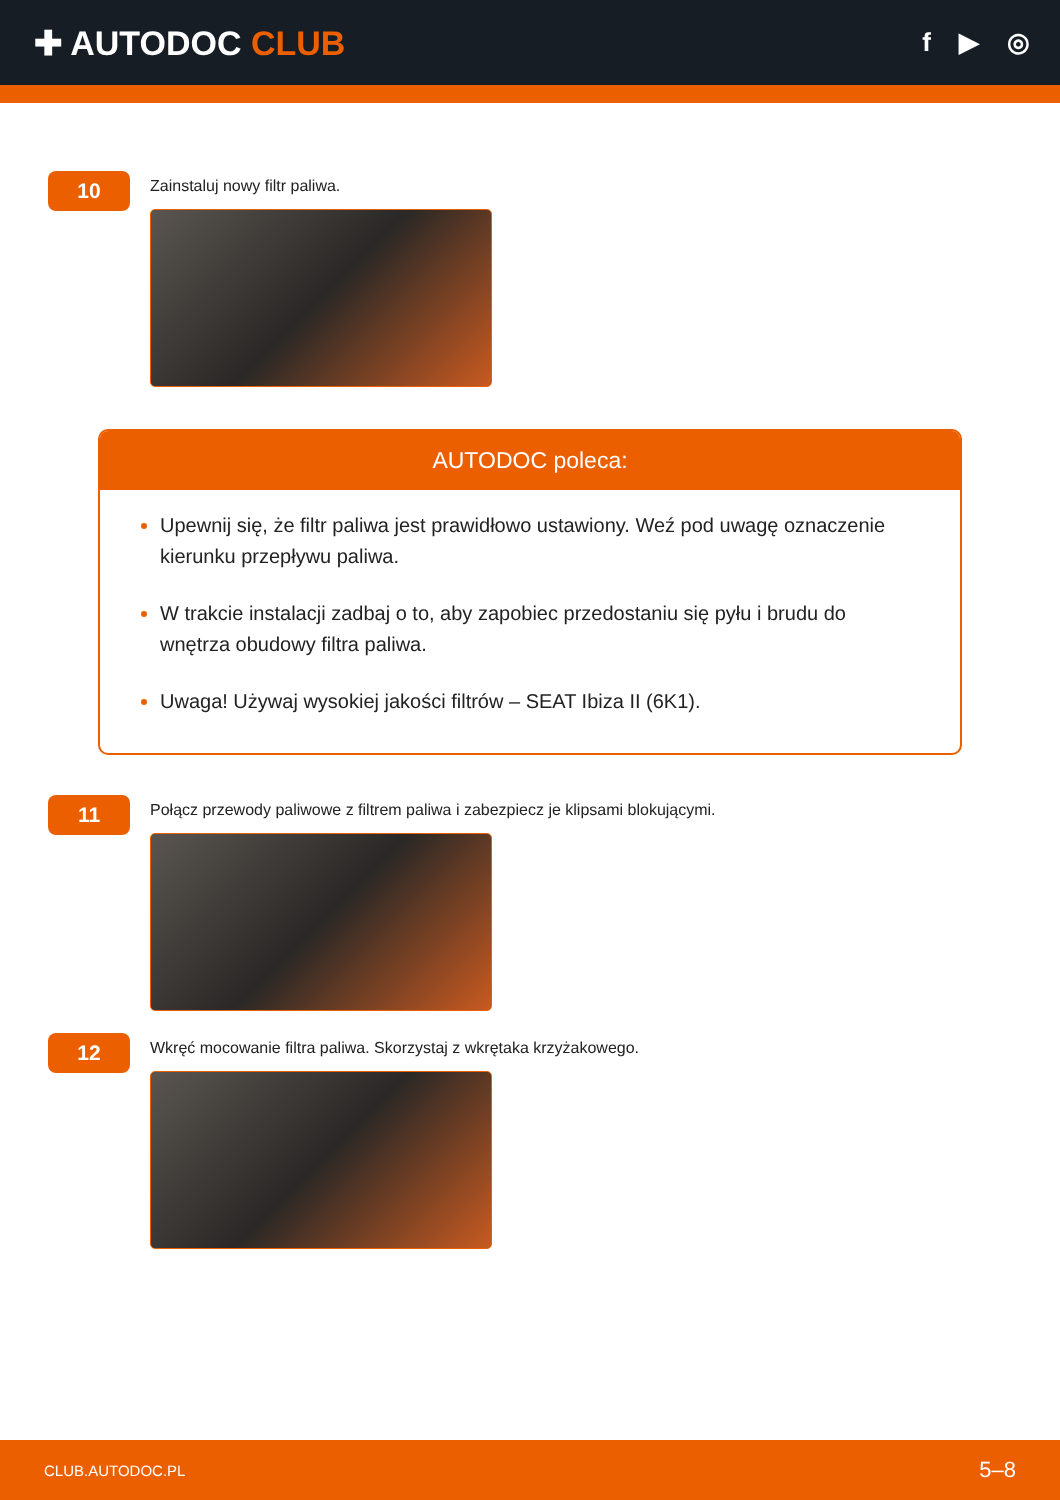✚ AUTODOC CLUB
f ▶ ◎
10
Zainstaluj nowy filtr paliwa.
AUTODOC poleca:
Upewnij się, że filtr paliwa jest prawidłowo ustawiony. Weź pod uwagę oznaczenie kierunku przepływu paliwa.
W trakcie instalacji zadbaj o to, aby zapobiec przedostaniu się pyłu i brudu do wnętrza obudowy filtra paliwa.
Uwaga! Używaj wysokiej jakości filtrów – SEAT Ibiza II (6K1).
11
Połącz przewody paliwowe z filtrem paliwa i zabezpiecz je klipsami blokującymi.
12
Wkręć mocowanie filtra paliwa. Skorzystaj z wkrętaka krzyżakowego.
CLUB.AUTODOC.PL 5–8